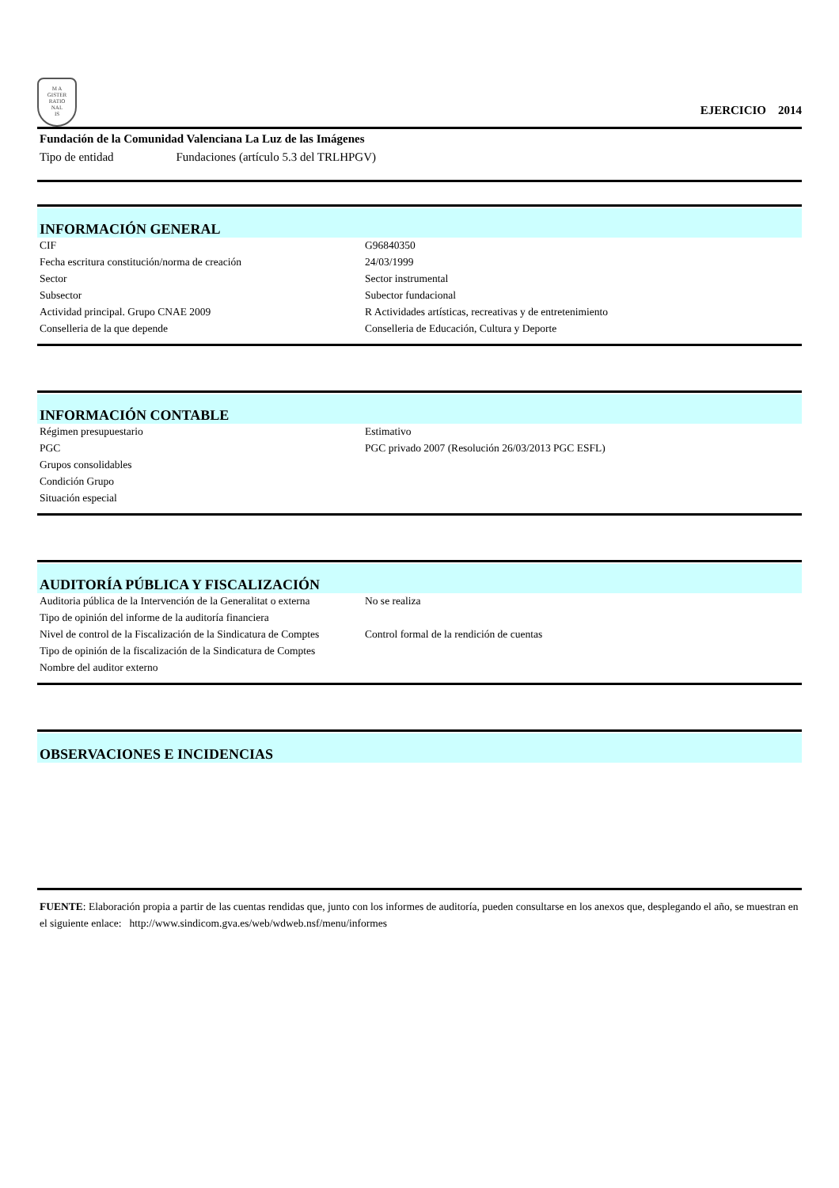M A
GISTER
RATIO
NAL
IS
EJERCICIO 2014
Fundación de la Comunidad Valenciana La Luz de las Imágenes
Tipo de entidad Fundaciones (artículo 5.3 del TRLHPGV)
INFORMACIÓN GENERAL
| CIF | G96840350 |
| Fecha escritura constitución/norma de creación | 24/03/1999 |
| Sector | Sector instrumental |
| Subsector | Subector fundacional |
| Actividad principal. Grupo CNAE 2009 | R Actividades artísticas, recreativas y de entretenimiento |
| Conselleria de la que depende | Conselleria de Educación, Cultura y Deporte |
INFORMACIÓN CONTABLE
| Régimen presupuestario | Estimativo |
| PGC | PGC privado 2007 (Resolución 26/03/2013 PGC ESFL) |
| Grupos consolidables | |
| Condición Grupo | |
| Situación especial | |
AUDITORÍA PÚBLICA Y FISCALIZACIÓN
| Auditoria pública de la Intervención de la Generalitat o externa | No se realiza |
| Tipo de opinión del informe de la auditoría financiera | |
| Nivel de control de la Fiscalización de la Sindicatura de Comptes | Control formal de la rendición de cuentas |
| Tipo de opinión de la fiscalización de la Sindicatura de Comptes | |
| Nombre del auditor externo | |
OBSERVACIONES E INCIDENCIAS
FUENTE: Elaboración propia a partir de las cuentas rendidas que, junto con los informes de auditoría, pueden consultarse en los anexos que, desplegando el año, se muestran en el siguiente enlace: http://www.sindicom.gva.es/web/wdweb.nsf/menu/informes